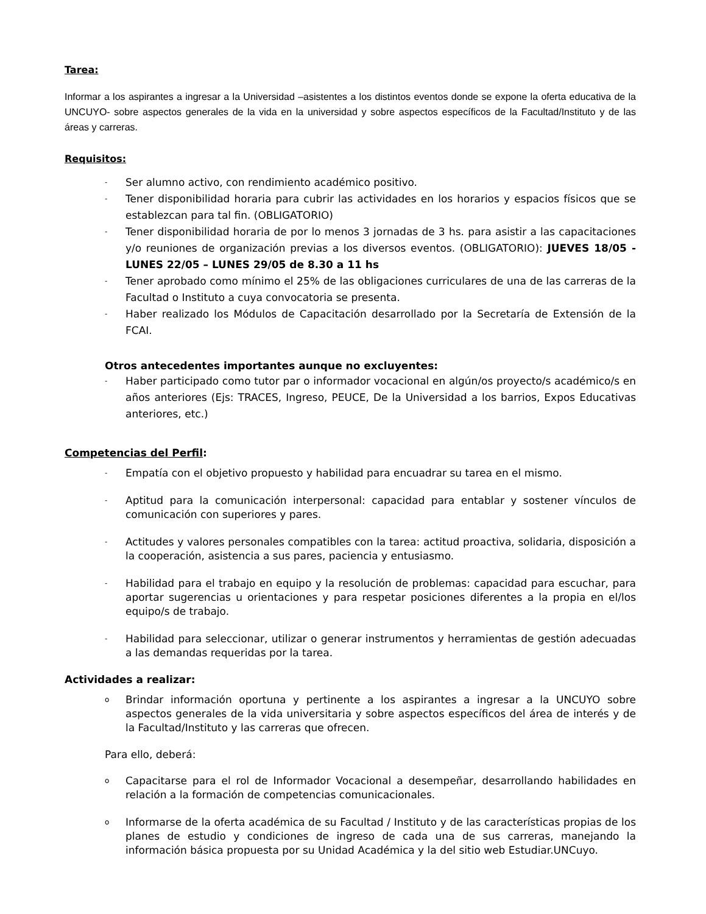Tarea:
Informar a los aspirantes a ingresar a la Universidad –asistentes a los distintos eventos donde se expone la oferta educativa de la UNCUYO- sobre aspectos generales de la vida en la universidad y sobre aspectos específicos de la Facultad/Instituto y de las áreas y carreras.
Requisitos:
- Ser alumno activo, con rendimiento académico positivo.
- Tener disponibilidad horaria para cubrir las actividades en los horarios y espacios físicos que se establezcan para tal fin. (OBLIGATORIO)
- Tener disponibilidad horaria de por lo menos 3 jornadas de 3 hs. para asistir a las capacitaciones y/o reuniones de organización previas a los diversos eventos. (OBLIGATORIO): JUEVES 18/05 - LUNES 22/05 – LUNES 29/05 de 8.30 a 11 hs
- Tener aprobado como mínimo el 25% de las obligaciones curriculares de una de las carreras de la Facultad o Instituto a cuya convocatoria se presenta.
- Haber realizado los Módulos de Capacitación desarrollado por la Secretaría de Extensión de la FCAI.
Otros antecedentes importantes aunque no excluyentes:
- Haber participado como tutor par o informador vocacional en algún/os proyecto/s académico/s en años anteriores (Ejs: TRACES, Ingreso, PEUCE, De la Universidad a los barrios, Expos Educativas anteriores, etc.)
Competencias del Perfil:
- Empatía con el objetivo propuesto y habilidad para encuadrar su tarea en el mismo.
- Aptitud para la comunicación interpersonal: capacidad para entablar y sostener vínculos de comunicación con superiores y pares.
- Actitudes y valores personales compatibles con la tarea: actitud proactiva, solidaria, disposición a la cooperación, asistencia a sus pares, paciencia y entusiasmo.
- Habilidad para el trabajo en equipo y la resolución de problemas: capacidad para escuchar, para aportar sugerencias u orientaciones y para respetar posiciones diferentes a la propia en el/los equipo/s de trabajo.
- Habilidad para seleccionar, utilizar o generar instrumentos y herramientas de gestión adecuadas a las demandas requeridas por la tarea.
Actividades a realizar:
o Brindar información oportuna y pertinente a los aspirantes a ingresar a la UNCUYO sobre aspectos generales de la vida universitaria y sobre aspectos específicos del área de interés y de la Facultad/Instituto y las carreras que ofrecen.
Para ello, deberá:
o Capacitarse para el rol de Informador Vocacional a desempeñar, desarrollando habilidades en relación a la formación de competencias comunicacionales.
o Informarse de la oferta académica de su Facultad / Instituto y de las características propias de los planes de estudio y condiciones de ingreso de cada una de sus carreras, manejando la información básica propuesta por su Unidad Académica y la del sitio web Estudiar.UNCuyo.